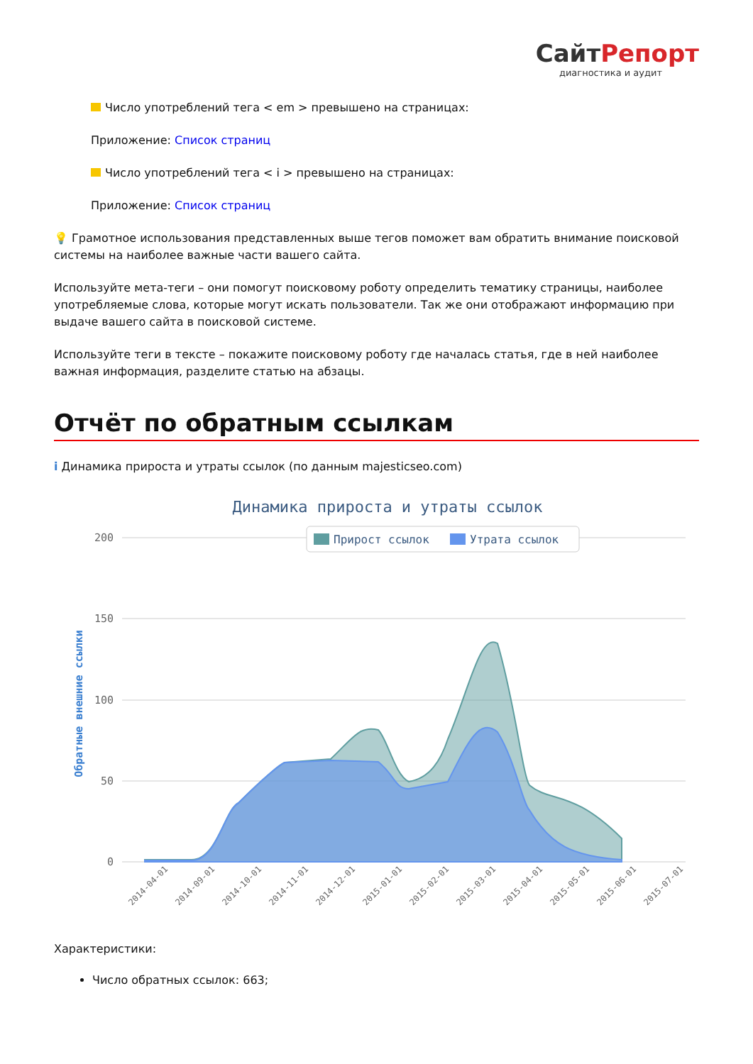СайтРепорт
диагностика и аудит
Число употреблений тега < em > превышено на страницах:
Приложение: Список страниц
Число употреблений тега < i > превышено на страницах:
Приложение: Список страниц
💡 Грамотное использования представленных выше тегов поможет вам обратить внимание поисковой системы на наиболее важные части вашего сайта.
Используйте мета-теги – они помогут поисковому роботу определить тематику страницы, наиболее употребляемые слова, которые могут искать пользователи. Так же они отображают информацию при выдаче вашего сайта в поисковой системе.
Используйте теги в тексте – покажите поисковому роботу где началась статья, где в ней наиболее важная информация, разделите статью на абзацы.
Отчёт по обратным ссылкам
i Динамика прироста и утраты ссылок (по данным majesticseo.com)
Динамика прироста и утраты ссылок
200
150
100
50
0
Обратные внешние ссылки
Прирост ссылок
Утрата ссылок
2014-04-01
2014-09-01
2014-10-01
2014-11-01
2014-12-01
2015-01-01
2015-02-01
2015-03-01
2015-04-01
2015-05-01
2015-06-01
2015-07-01
Характеристики:
Число обратных ссылок: 663;